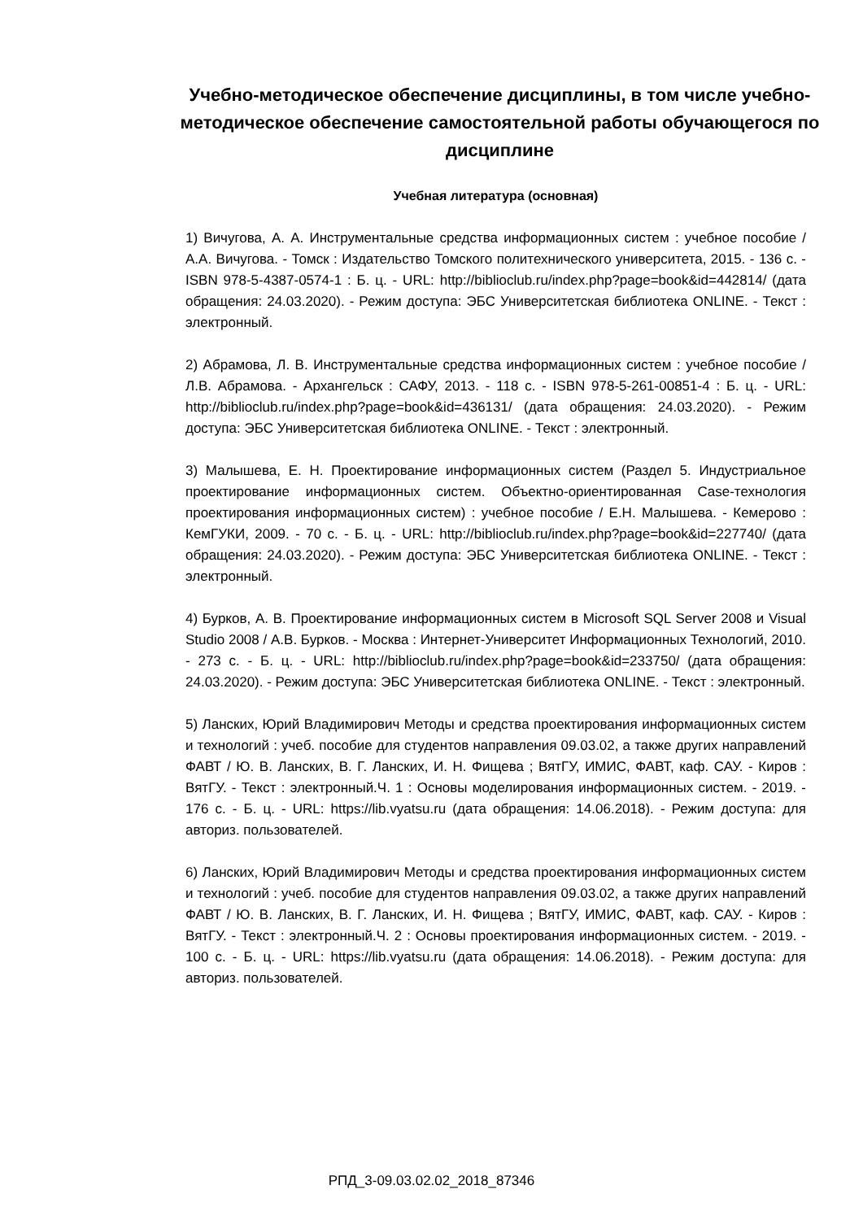Учебно-методическое обеспечение дисциплины, в том числе учебно-методическое обеспечение самостоятельной работы обучающегося по дисциплине
Учебная литература (основная)
1) Вичугова, А. А. Инструментальные средства информационных систем : учебное пособие / А.А. Вичугова. - Томск : Издательство Томского политехнического университета, 2015. - 136 с. - ISBN 978-5-4387-0574-1 : Б. ц. - URL: http://biblioclub.ru/index.php?page=book&id=442814/ (дата обращения: 24.03.2020). - Режим доступа: ЭБС Университетская библиотека ONLINE. - Текст : электронный.
2) Абрамова, Л. В. Инструментальные средства информационных систем : учебное пособие / Л.В. Абрамова. - Архангельск : САФУ, 2013. - 118 с. - ISBN 978-5-261-00851-4 : Б. ц. - URL: http://biblioclub.ru/index.php?page=book&id=436131/ (дата обращения: 24.03.2020). - Режим доступа: ЭБС Университетская библиотека ONLINE. - Текст : электронный.
3) Малышева, Е. Н. Проектирование информационных систем (Раздел 5. Индустриальное проектирование информационных систем. Объектно-ориентированная Case-технология проектирования информационных систем) : учебное пособие / Е.Н. Малышева. - Кемерово : КемГУКИ, 2009. - 70 с. - Б. ц. - URL: http://biblioclub.ru/index.php?page=book&id=227740/ (дата обращения: 24.03.2020). - Режим доступа: ЭБС Университетская библиотека ONLINE. - Текст : электронный.
4) Бурков, А. В. Проектирование информационных систем в Microsoft SQL Server 2008 и Visual Studio 2008 / А.В. Бурков. - Москва : Интернет-Университет Информационных Технологий, 2010. - 273 с. - Б. ц. - URL: http://biblioclub.ru/index.php?page=book&id=233750/ (дата обращения: 24.03.2020). - Режим доступа: ЭБС Университетская библиотека ONLINE. - Текст : электронный.
5) Ланских, Юрий Владимирович Методы и средства проектирования информационных систем и технологий : учеб. пособие для студентов направления 09.03.02, а также других направлений ФАВТ / Ю. В. Ланских, В. Г. Ланских, И. Н. Фищева ; ВятГУ, ИМИС, ФАВТ, каф. САУ. - Киров : ВятГУ. - Текст : электронный.Ч. 1 : Основы моделирования информационных систем. - 2019. - 176 с. - Б. ц. - URL: https://lib.vyatsu.ru (дата обращения: 14.06.2018). - Режим доступа: для авториз. пользователей.
6) Ланских, Юрий Владимирович Методы и средства проектирования информационных систем и технологий : учеб. пособие для студентов направления 09.03.02, а также других направлений ФАВТ / Ю. В. Ланских, В. Г. Ланских, И. Н. Фищева ; ВятГУ, ИМИС, ФАВТ, каф. САУ. - Киров : ВятГУ. - Текст : электронный.Ч. 2 : Основы проектирования информационных систем. - 2019. - 100 с. - Б. ц. - URL: https://lib.vyatsu.ru (дата обращения: 14.06.2018). - Режим доступа: для авториз. пользователей.
РПД_3-09.03.02.02_2018_87346